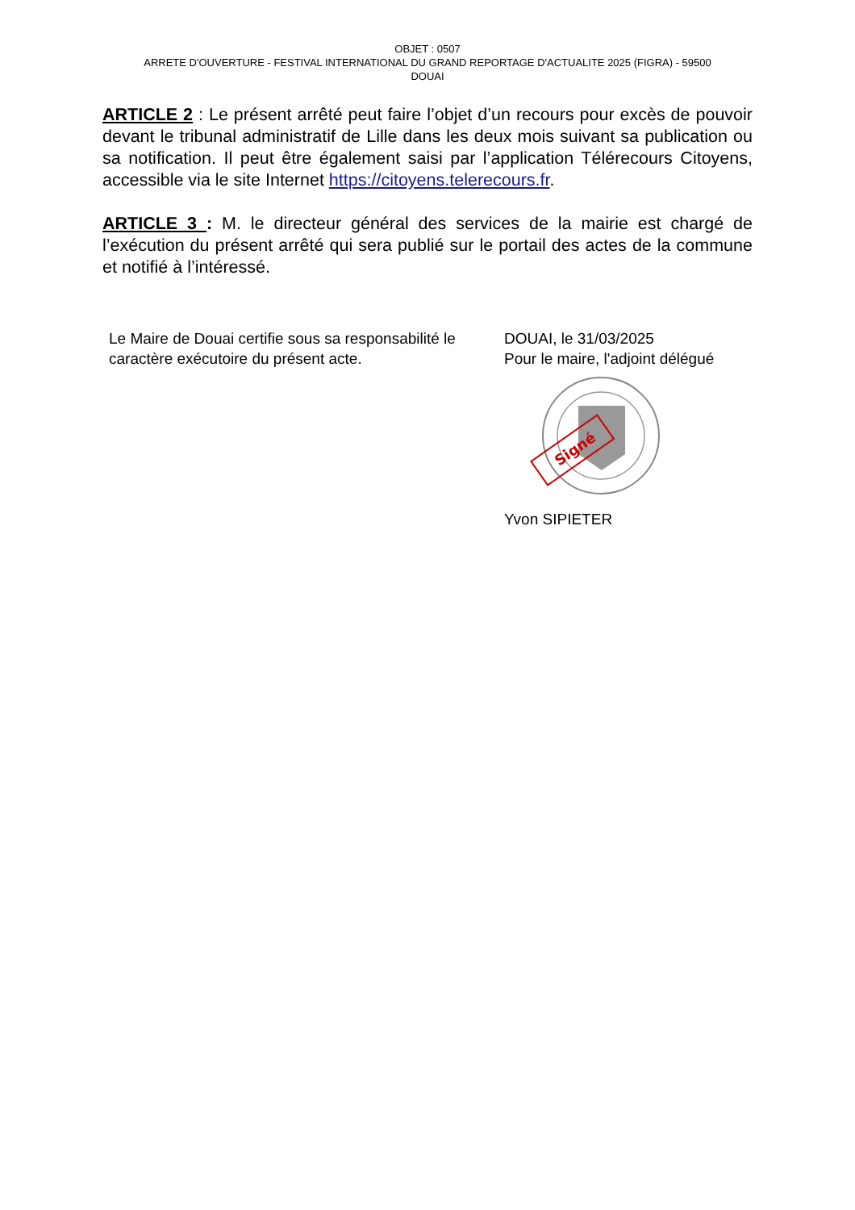OBJET : 0507
ARRETE D'OUVERTURE - FESTIVAL INTERNATIONAL DU GRAND REPORTAGE D'ACTUALITE 2025 (FIGRA) - 59500
DOUAI
ARTICLE 2 : Le présent arrêté peut faire l’objet d’un recours pour excès de pouvoir devant le tribunal administratif de Lille dans les deux mois suivant sa publication ou sa notification. Il peut être également saisi par l’application Télérecours Citoyens, accessible via le site Internet https://citoyens.telerecours.fr.
ARTICLE 3 : M. le directeur général des services de la mairie est chargé de l’exécution du présent arrêté qui sera publié sur le portail des actes de la commune et notifié à l’intéressé.
Le Maire de Douai certifie sous sa responsabilité le caractère exécutoire du présent acte.
DOUAI, le 31/03/2025
Pour le maire, l'adjoint délégué
Signé
Yvon SIPIETER